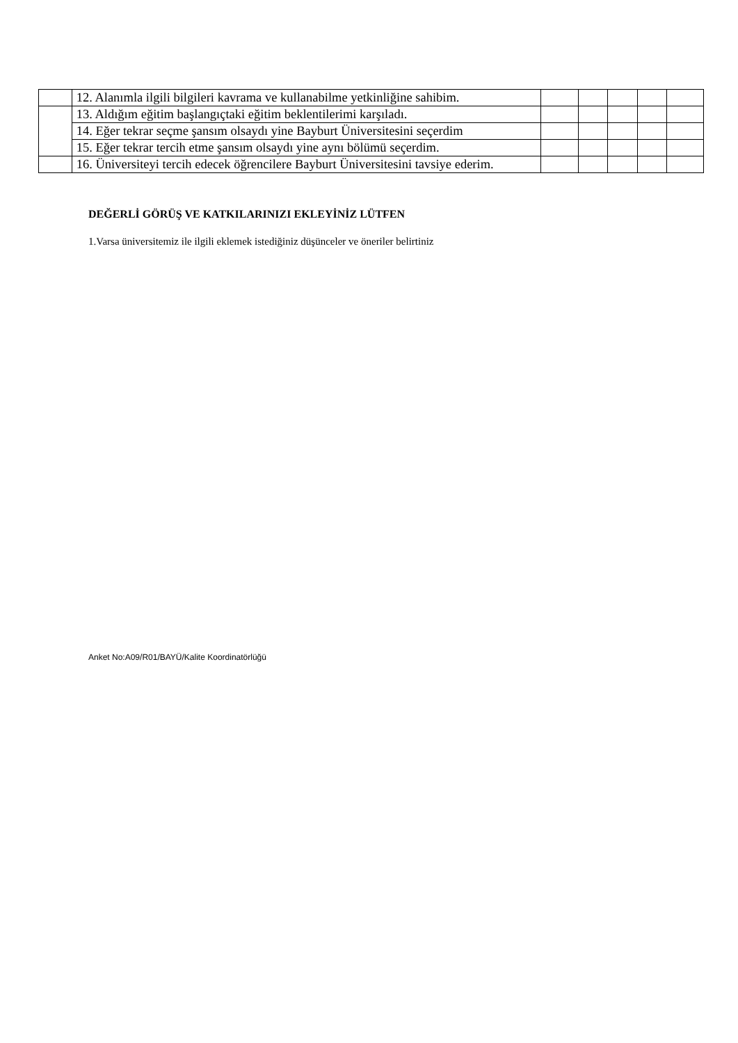| | 12. Alanımla ilgili bilgileri kavrama ve kullanabilme yetkinliğine sahibim. | | | | | |
| | 13. Aldığım eğitim başlangıçtaki eğitim beklentilerimi karşıladı. | | | | | |
| | 14. Eğer tekrar seçme şansım olsaydı yine Bayburt Üniversitesini seçerdim | | | | | |
| | 15. Eğer tekrar tercih etme şansım olsaydı yine aynı bölümü seçerdim. | | | | | |
| | 16. Üniversiteyi tercih edecek öğrencilere Bayburt Üniversitesini tavsiye ederim. | | | | | |
DEĞERLİ GÖRÜŞ VE KATKILARINIZI EKLEYİNİZ LÜTFEN
1.Varsa üniversitemiz ile ilgili eklemek istediğiniz düşünceler ve öneriler belirtiniz
Anket No:A09/R01/BAYÜ/Kalite Koordinatörlüğü